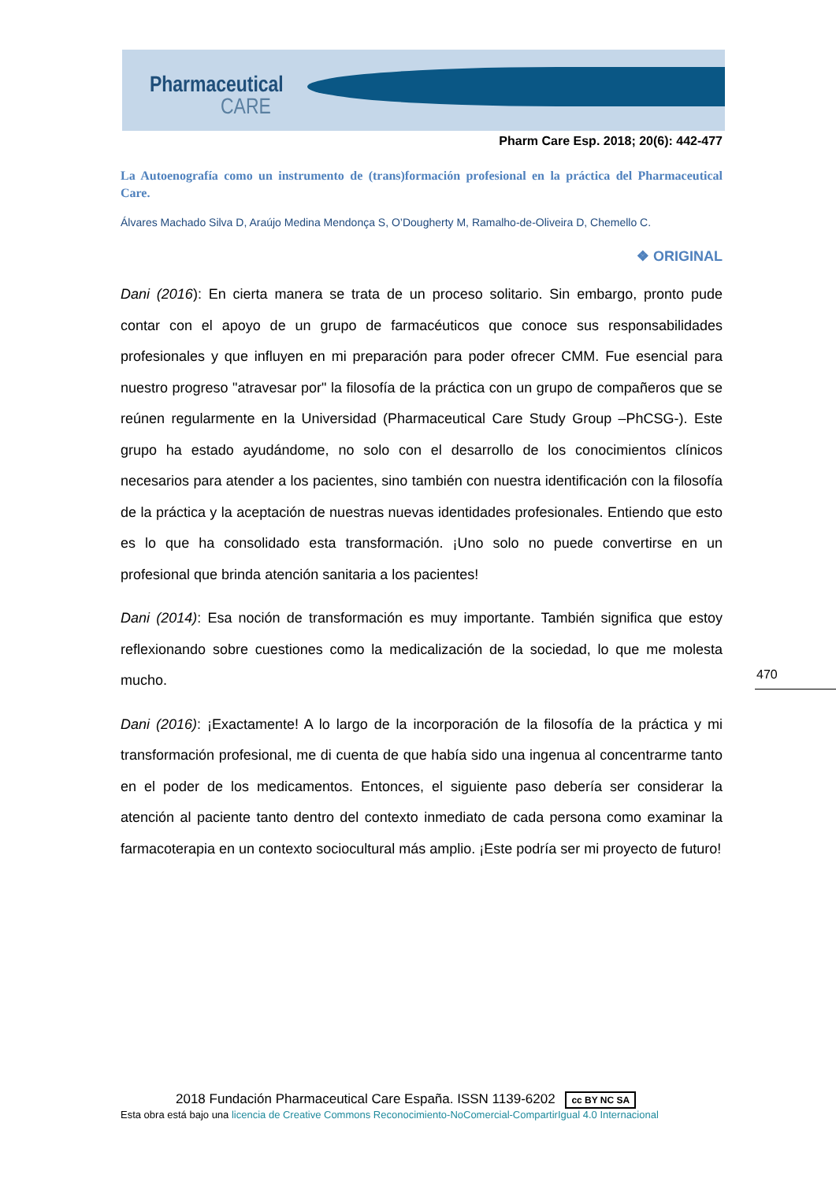Pharmaceutical
CARE
Pharm Care Esp. 2018; 20(6): 442-477
La Autoenografía como un instrumento de (trans)formación profesional en la práctica del Pharmaceutical Care.
Álvares Machado Silva D, Araújo Medina Mendonça S, O’Dougherty M, Ramalho-de-Oliveira D, Chemello C.
❖ ORIGINAL
Dani (2016): En cierta manera se trata de un proceso solitario. Sin embargo, pronto pude contar con el apoyo de un grupo de farmacéuticos que conoce sus responsabilidades profesionales y que influyen en mi preparación para poder ofrecer CMM. Fue esencial para nuestro progreso "atravesar por" la filosofía de la práctica con un grupo de compañeros que se reúnen regularmente en la Universidad (Pharmaceutical Care Study Group –PhCSG-). Este grupo ha estado ayudándome, no solo con el desarrollo de los conocimientos clínicos necesarios para atender a los pacientes, sino también con nuestra identificación con la filosofía de la práctica y la aceptación de nuestras nuevas identidades profesionales. Entiendo que esto es lo que ha consolidado esta transformación. ¡Uno solo no puede convertirse en un profesional que brinda atención sanitaria a los pacientes!
Dani (2014): Esa noción de transformación es muy importante. También significa que estoy reflexionando sobre cuestiones como la medicalización de la sociedad, lo que me molesta mucho.
Dani (2016): ¡Exactamente! A lo largo de la incorporación de la filosofía de la práctica y mi transformación profesional, me di cuenta de que había sido una ingenua al concentrarme tanto en el poder de los medicamentos. Entonces, el siguiente paso debería ser considerar la atención al paciente tanto dentro del contexto inmediato de cada persona como examinar la farmacoterapia en un contexto sociocultural más amplio. ¡Este podría ser mi proyecto de futuro!
470
2018 Fundación Pharmaceutical Care España. ISSN 1139-6202 cc BY NC SA
Esta obra está bajo una licencia de Creative Commons Reconocimiento-NoComercial-CompartirIgual 4.0 Internacional